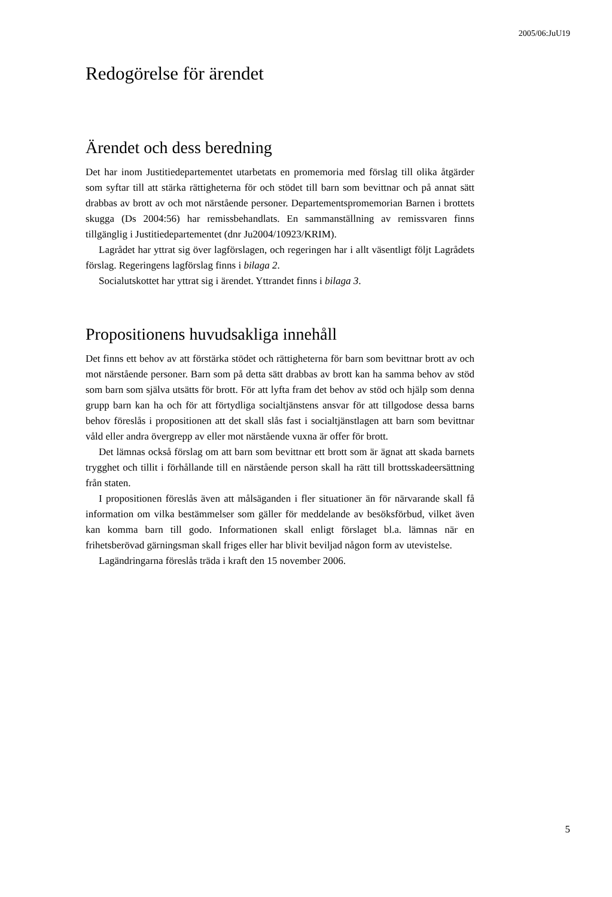2005/06:JuU19
Redogörelse för ärendet
Ärendet och dess beredning
Det har inom Justitiedepartementet utarbetats en promemoria med förslag till olika åtgärder som syftar till att stärka rättigheterna för och stödet till barn som bevittnar och på annat sätt drabbas av brott av och mot närstående personer. Departementspromemorian Barnen i brottets skugga (Ds 2004:56) har remissbehandlats. En sammanställning av remissvaren finns tillgänglig i Justitiedepartementet (dnr Ju2004/10923/KRIM).
Lagrådet har yttrat sig över lagförslagen, och regeringen har i allt väsentligt följt Lagrådets förslag. Regeringens lagförslag finns i bilaga 2.
Socialutskottet har yttrat sig i ärendet. Yttrandet finns i bilaga 3.
Propositionens huvudsakliga innehåll
Det finns ett behov av att förstärka stödet och rättigheterna för barn som bevittnar brott av och mot närstående personer. Barn som på detta sätt drabbas av brott kan ha samma behov av stöd som barn som själva utsätts för brott. För att lyfta fram det behov av stöd och hjälp som denna grupp barn kan ha och för att förtydliga socialtjänstens ansvar för att tillgodose dessa barns behov föreslås i propositionen att det skall slås fast i socialtjänstlagen att barn som bevittnar våld eller andra övergrepp av eller mot närstående vuxna är offer för brott.
Det lämnas också förslag om att barn som bevittnar ett brott som är ägnat att skada barnets trygghet och tillit i förhållande till en närstående person skall ha rätt till brottsskadeersättning från staten.
I propositionen föreslås även att målsäganden i fler situationer än för närvarande skall få information om vilka bestämmelser som gäller för meddelande av besöksförbud, vilket även kan komma barn till godo. Informationen skall enligt förslaget bl.a. lämnas när en frihetsberövad gärningsman skall friges eller har blivit beviljad någon form av utevistelse.
Lagändringarna föreslås träda i kraft den 15 november 2006.
5